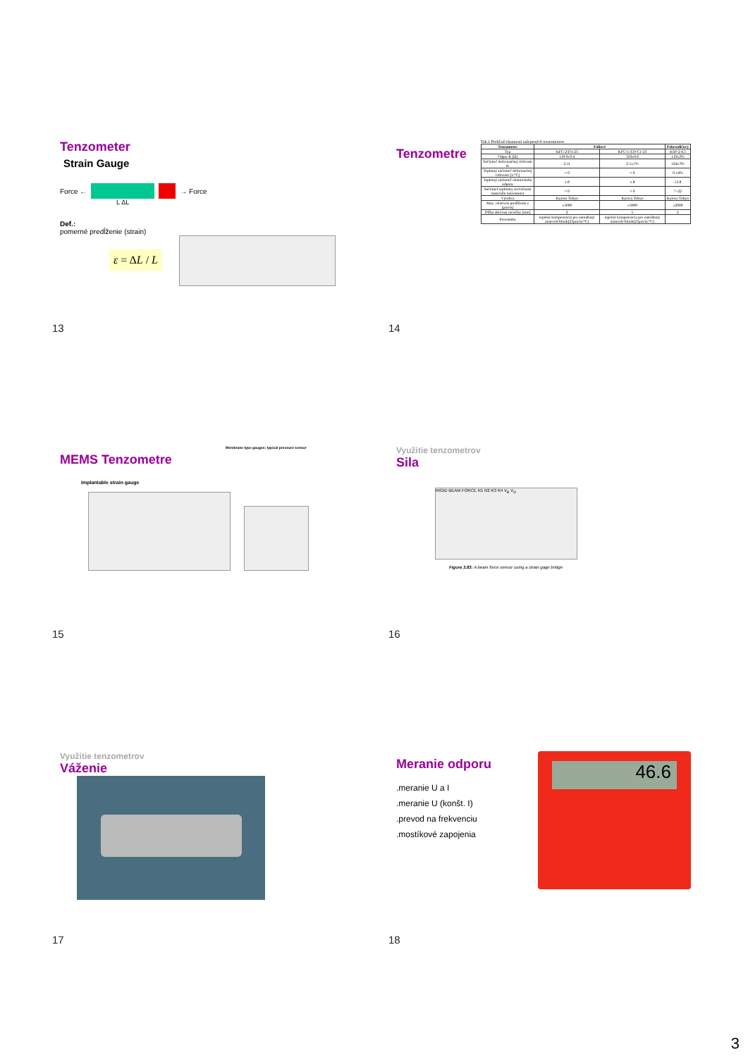Tenzometer
Strain Gauge
Force ← → Force
L ΔL
Def.:
pomerné predĺženie (strain)
ε = ΔL / L
13
Tenzometre
Tab.1 Prehľad vlastností nalepených tenzometrov
| Tenzometre | Fóliové | | Polovodičový |
| --- | --- | --- | --- |
| Typ | KFC-2-D1-23 | KFC-5-350-C1-23 | KSP-2-E3 |
| Odpor R [Ω] | 119.9±0.4 | 350±0.6 | 110±2% |
| Súčiniteľ deformačnej citlivosti K | 2.11 | 2.1±1% | 124±3% |
| Teplotný súčiniteľ deformačnej citlivosti [1/°C] | ≈ 0 | ≈ 0 | 0.14% |
| Teplotný súčiniteľ elektrického odporu | 1.8 | 1.8 | 13.8 |
| Súčiniteľ teplotnej rozťažnosti materiálu tenzometra | ≈ 0 | ≈ 0 | 7÷22 |
| Výrobca | Kyowa Tokyo | Kyowa Tokyo | Kyowa Tokyo |
| Max. relatívne predĺženie ε [μm/m] | ±3000 | ±3000 | ±2000 |
| Dĺžka aktívnej mriežky [mm] | 2 | 5 | 2 |
| Poznámka | tepelná kompenzácia pre namáhaný materiál-hliník(23μm/m/°C) | tepelná kompenzácia pre namáhaný materiál-hliník(23μm/m/°C) | |
14
Membrane type gauges: typical pressure sensor
MEMS Tenzometre
Implantable strain gauge
15
Využitie tenzometrov
Sila
RIGID BEAM FORCE R1 R2 R3 R4 V<sub>B</sub> V<sub>O</sub>
Figure 3.83: A beam force sensor using a strain gage bridge
16
Využitie tenzometrov
Váženie
17
Meranie odporu
.meranie U a I
.meranie U (konšt. I)
.prevod na frekvenciu
.mostíkové zapojenia
46.6
18
3